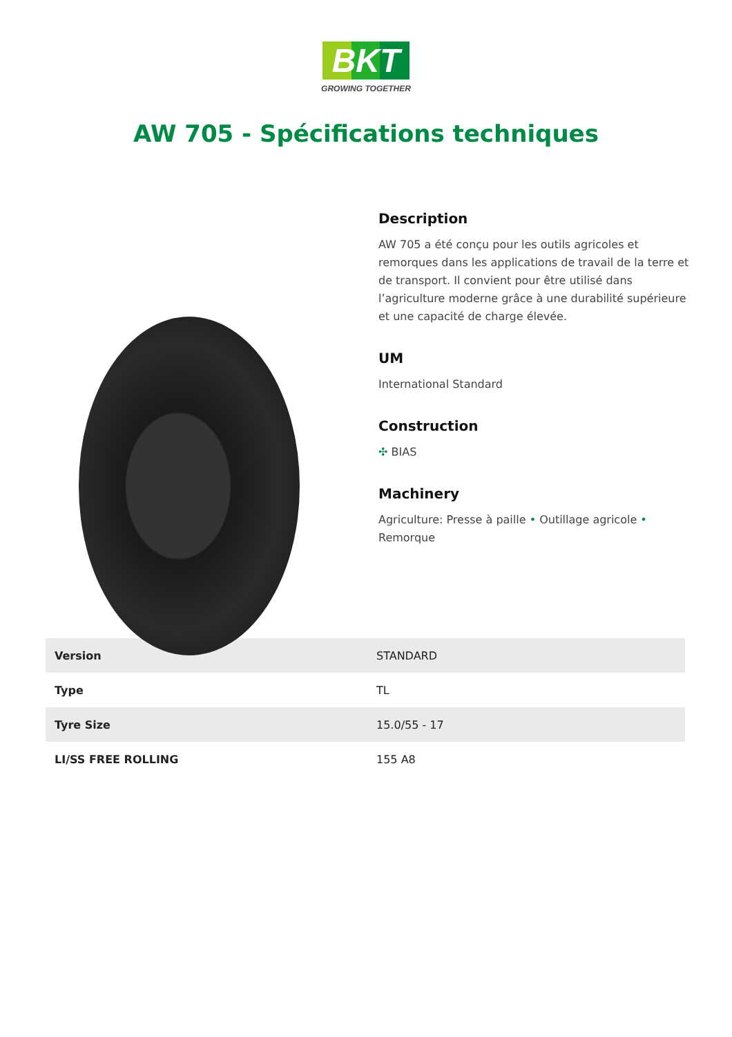BKT
GROWING TOGETHER
AW 705 - Spécifications techniques
Description
AW 705 a été conçu pour les outils agricoles et remorques dans les applications de travail de la terre et de transport. Il convient pour être utilisé dans l’agriculture moderne grâce à une durabilité supérieure et une capacité de charge élevée.
UM
International Standard
Construction
✣ BIAS
Machinery
Agriculture: Presse à paille • Outillage agricole • Remorque
| Version | STANDARD |
| Type | TL |
| Tyre Size | 15.0/55 - 17 |
| LI/SS FREE ROLLING | 155 A8 |